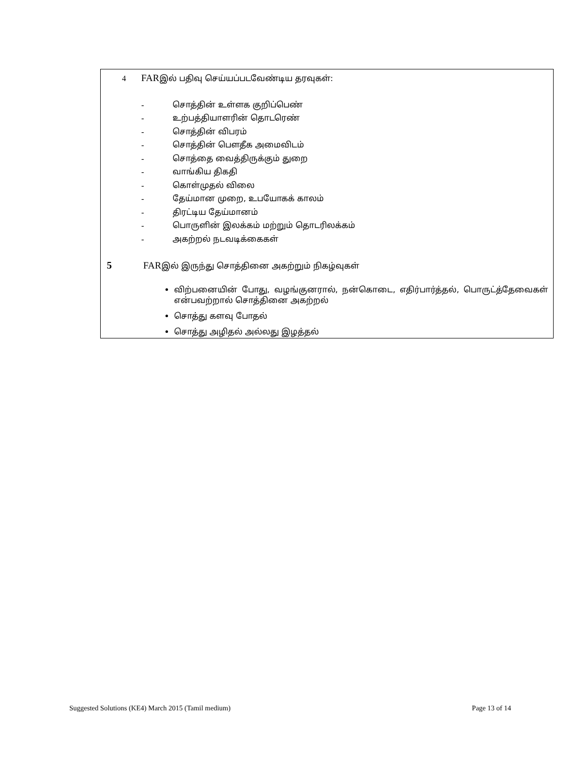4 FARஇல் பதிவு செய்யப்படவேண்டிய தரவுகள்:
- சொத்தின் உள்ளக குறிப்பெண்
- உற்பத்தியாளரின் தொடரெண்
- சொத்தின் விபரம்
- சொத்தின் பௌதீக அமைவிடம்
- சொத்தை வைத்திருக்கும் துறை
- வாங்கிய திகதி
- கொள்முதல் விலை
- தேய்மான முறை, உபயோகக் காலம்
- திரட்டிய தேய்மானம்
- பொருளின் இலக்கம் மற்றும் தொடரிலக்கம்
- அகற்றல் நடவடிக்கைகள்
5 FARஇல் இருந்து சொத்தினை அகற்றும் நிகழ்வுகள்
விற்பனையின் போது, வழங்குனரால், நன்கொடை, எதிர்பார்த்தல், பொருட்த்தேவைகள் என்பவற்றால் சொத்தினை அகற்றல்
சொத்து களவு போதல்
சொத்து அழிதல் அல்லது இழத்தல்
Suggested Solutions (KE4) March 2015 (Tamil medium) Page 13 of 14